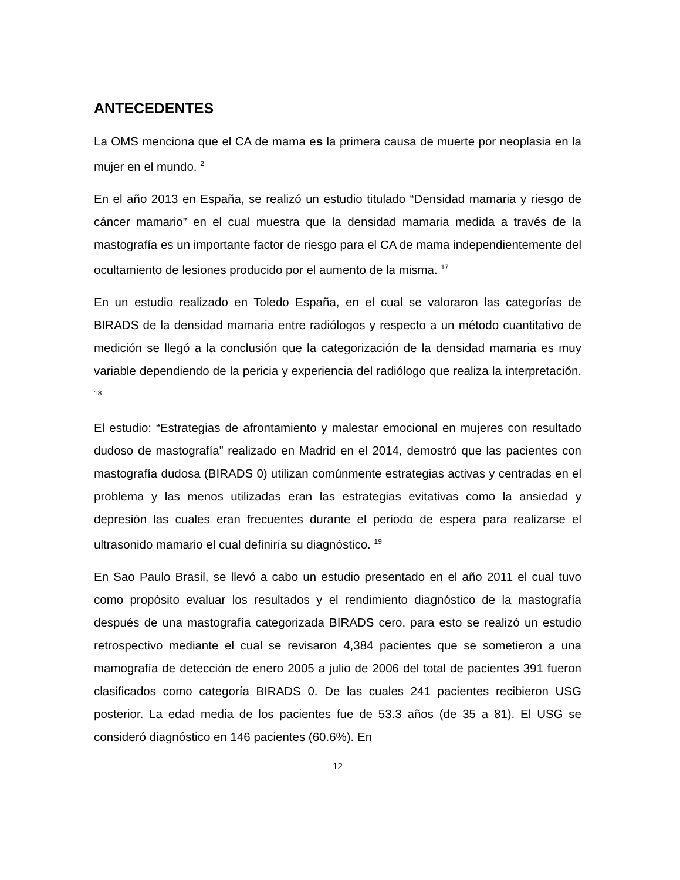ANTECEDENTES
La OMS menciona que el CA de mama es la primera causa de muerte por neoplasia en la mujer en el mundo. <sup>2</sup>
En el año 2013 en España, se realizó un estudio titulado “Densidad mamaria y riesgo de cáncer mamario” en el cual muestra que la densidad mamaria medida a través de la mastografía es un importante factor de riesgo para el CA de mama independientemente del ocultamiento de lesiones producido por el aumento de la misma. <sup>17</sup>
En un estudio realizado en Toledo España, en el cual se valoraron las categorías de BIRADS de la densidad mamaria entre radiólogos y respecto a un método cuantitativo de medición se llegó a la conclusión que la categorización de la densidad mamaria es muy variable dependiendo de la pericia y experiencia del radiólogo que realiza la interpretación. <sup>18</sup>
El estudio: “Estrategias de afrontamiento y malestar emocional en mujeres con resultado dudoso de mastografía” realizado en Madrid en el 2014, demostró que las pacientes con mastografía dudosa (BIRADS 0) utilizan comúnmente estrategias activas y centradas en el problema y las menos utilizadas eran las estrategias evitativas como la ansiedad y depresión las cuales eran frecuentes durante el periodo de espera para realizarse el ultrasonido mamario el cual definiría su diagnóstico. <sup>19</sup>
En Sao Paulo Brasil, se llevó a cabo un estudio presentado en el año 2011 el cual tuvo como propósito evaluar los resultados y el rendimiento diagnóstico de la mastografía después de una mastografía categorizada BIRADS cero, para esto se realizó un estudio retrospectivo mediante el cual se revisaron 4,384 pacientes que se sometieron a una mamografía de detección de enero 2005 a julio de 2006 del total de pacientes 391 fueron clasificados como categoría BIRADS 0. De las cuales 241 pacientes recibieron USG posterior. La edad media de los pacientes fue de 53.3 años (de 35 a 81). El USG se consideró diagnóstico en 146 pacientes (60.6%). En
12